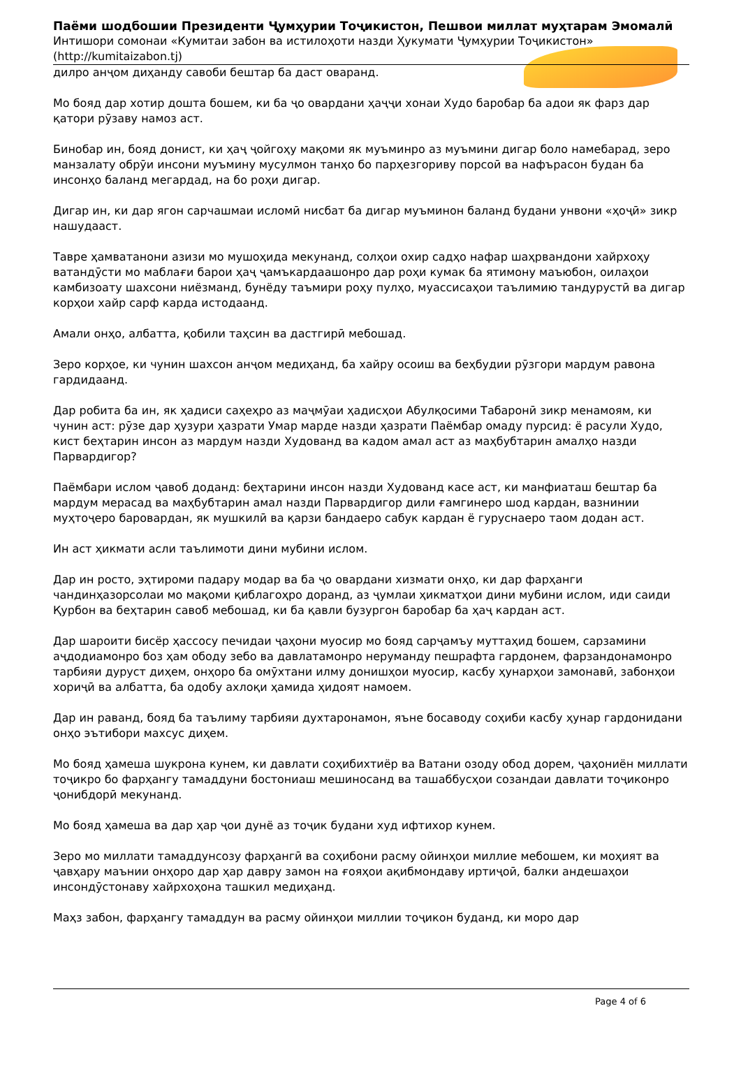Паёми шодбошии Президенти Ҷумҳурии Тоҷикистон, Пешвои миллат муҳтарам Эмомалӣ
Интишори сомонаи «Кумитаи забон ва истилоҳоти назди Ҳукумати Ҷумҳурии Тоҷикистон»
(http://kumitaizabon.tj)
дилро анҷом диҳанду савоби бештар ба даст оваранд.
Мо бояд дар хотир дошта бошем, ки ба ҷо овардани ҳаҷҷи хонаи Худо баробар ба адои як фарз дар қатори рӯзаву намоз аст.
Бинобар ин, бояд донист, ки ҳаҷ ҷойгоҳу мақоми як муъминро аз муъмини дигар боло намебарад, зеро манзалату обрӯи инсони муъмину мусулмон танҳо бо парҳезгориву порсоӣ ва нафърасон будан ба инсонҳо баланд мегардад, на бо роҳи дигар.
Дигар ин, ки дар ягон сарчашмаи исломӣ нисбат ба дигар муъминон баланд будани унвони «ҳоҷӣ» зикр нашудааст.
Тавре ҳамватанони азизи мо мушоҳида мекунанд, солҳои охир садҳо нафар шаҳрвандони хайрхоҳу ватандӯсти мо маблағи барои ҳаҷ ҷамъкардаашонро дар роҳи кумак ба ятимону маъюбон, оилаҳои камбизоату шахсони ниёзманд, бунёду таъмири роҳу пулҳо, муассисаҳои таълимию тандурустӣ ва дигар корҳои хайр сарф карда истодаанд.
Амали онҳо, албатта, қобили таҳсин ва дастгирӣ мебошад.
Зеро корҳое, ки чунин шахсон анҷом медиҳанд, ба хайру осоиш ва беҳбудии рӯзгори мардум равона гардидаанд.
Дар робита ба ин, як ҳадиси саҳеҳро аз маҷмӯаи ҳадисҳои Абулқосими Табаронӣ зикр менамоям, ки чунин аст: рӯзе дар ҳузури ҳазрати Умар марде назди ҳазрати Паёмбар омаду пурсид: ё расули Худо, кист беҳтарин инсон аз мардум назди Худованд ва кадом амал аст аз маҳбубтарин амалҳо назди Парвардигор?
Паёмбари ислом ҷавоб доданд: беҳтарини инсон назди Худованд касе аст, ки манфиаташ бештар ба мардум мерасад ва маҳбубтарин амал назди Парвардигор дили ғамгинеро шод кардан, вазнинии муҳтоҷеро баровардан, як мушкилӣ ва қарзи бандаеро сабук кардан ё гуруснаеро таом додан аст.
Ин аст ҳикмати асли таълимоти дини мубини ислом.
Дар ин росто, эҳтироми падару модар ва ба ҷо овардани хизмати онҳо, ки дар фарҳанги чандинҳазорсолаи мо мақоми қиблагоҳро доранд, аз ҷумлаи ҳикматҳои дини мубини ислом, иди саиди Қурбон ва беҳтарин савоб мебошад, ки ба қавли бузургон баробар ба ҳаҷ кардан аст.
Дар шароити бисёр ҳассосу печидаи ҷаҳони муосир мо бояд сарҷамъу муттаҳид бошем, сарзамини аҷдодиамонро боз ҳам ободу зебо ва давлатамонро неруманду пешрафта гардонем, фарзандонамонро тарбияи дуруст диҳем, онҳоро ба омӯхтани илму донишҳои муосир, касбу ҳунарҳои замонавӣ, забонҳои хориҷӣ ва албатта, ба одобу ахлоқи ҳамида ҳидоят намоем.
Дар ин раванд, бояд ба таълиму тарбияи духтаронамон, яъне босаводу соҳиби касбу ҳунар гардонидани онҳо эътибори махсус диҳем.
Мо бояд ҳамеша шукрона кунем, ки давлати соҳибихтиёр ва Ватани озоду обод дорем, ҷаҳониён миллати тоҷикро бо фарҳангу тамаддуни бостониаш мешиносанд ва ташаббусҳои созандаи давлати тоҷиконро ҷонибдорӣ мекунанд.
Мо бояд ҳамеша ва дар ҳар ҷои дунё аз тоҷик будани худ ифтихор кунем.
Зеро мо миллати тамаддунсозу фарҳангӣ ва соҳибони расму ойинҳои миллие мебошем, ки моҳият ва ҷавҳару маънии онҳоро дар ҳар давру замон на ғояҳои ақибмондаву иртиҷоӣ, балки андешаҳои инсондӯстонаву хайрхоҳона ташкил медиҳанд.
Маҳз забон, фарҳангу тамаддун ва расму ойинҳои миллии тоҷикон буданд, ки моро дар
Page 4 of 6